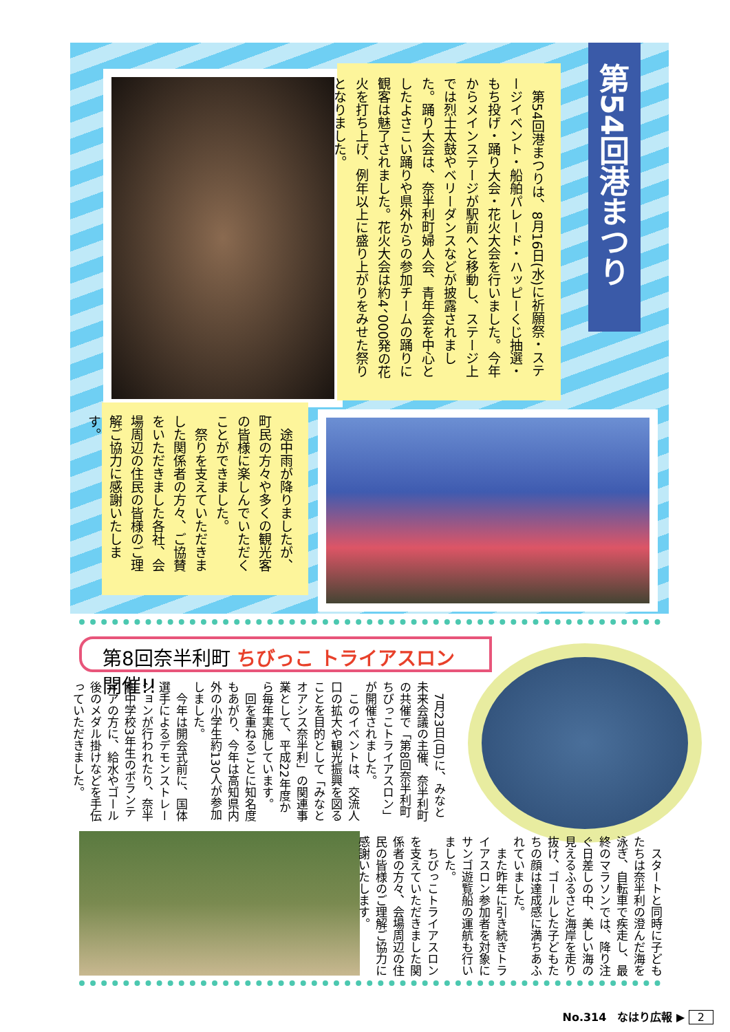第54回港まつり
　第54回港まつりは、8月16日(水)に祈願祭・ステージイベント・船舶パレード・ハッピーくじ抽選・もち投げ・踊り大会・花火大会を行いました。今年からメインステージが駅前へと移動し、ステージ上では烈士太鼓やベリーダンスなどが披露されました。踊り大会は、奈半利町婦人会、青年会を中心としたよさこい踊りや県外からの参加チームの踊りに観客は魅了されました。花火大会は約4、000発の花火を打ち上げ、例年以上に盛り上がりをみせた祭りとなりました。
　途中雨が降りましたが、町民の方々や多くの観光客の皆様に楽しんでいただくことができました。
　祭りを支えていただきました関係者の方々、ご協賛をいただきました各社、会場周辺の住民の皆様のご理解ご協力に感謝いたします。
第8回奈半利町 ちびっこ トライアスロン 開催!!
　7月23日(日)に、みなと未来会議の主催、奈半利町の共催で「第8回奈半利町ちびっこトライアスロン」が開催されました。
　このイベントは、交流人口の拡大や観光振興を図ることを目的として「みなとオアシス奈半利」の関連事業として、平成22年度から毎年実施しています。
　回を重ねるごとに知名度もあがり、今年は高知県内外の小学生約130人が参加しました。
　今年は開会式前に、国体選手によるデモンストレーションが行われたり、奈半利中学校3年生のボランティアの方に、給水やゴール後のメダル掛けなどを手伝っていただきました。
　スタートと同時に子どもたちは奈半利の澄んだ海を泳ぎ、自転車で疾走し、最終のマラソンでは、降り注ぐ日差しの中、美しい海の見えるふるさと海岸を走り抜け、ゴールした子どもたちの顔は達成感に満ちあふれていました。
　また昨年に引き続きトライアスロン参加者を対象にサンゴ遊覧船の運航も行いました。
　ちびっこトライアスロンを支えていただきました関係者の方々、会場周辺の住民の皆様のご理解ご協力に感謝いたします。
No.314　なはり広報 ▶ 2